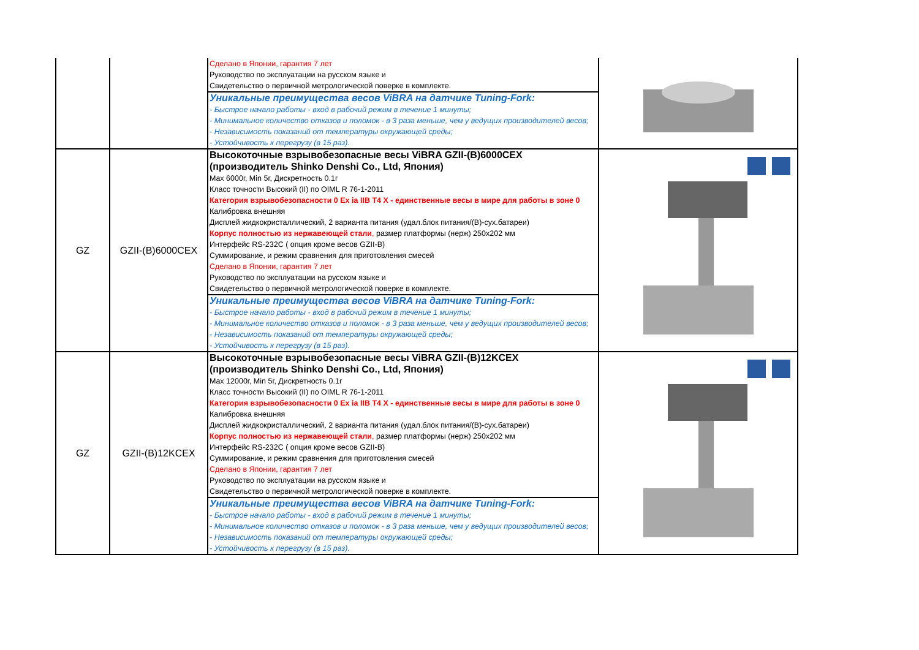| | | Сделано в Японии, гарантия 7 лет Руководство по эксплуатации на русском языке и Свидетельство о первичной метрологической поверке в комплекте. Уникальные преимущества весов ViBRA на датчике Tuning-Fork: - Быстрое начало работы - вход в рабочий режим в течение 1 минуты; - Минимальное количество отказов и поломок - в 3 раза меньше, чем у ведущих производителей весов; - Независимость показаний от температуры окружающей среды; - Устойчивость к перегрузу (в 15 раз). | |
| GZ | GZII-(B)6000CEX | Высокоточные взрывобезопасные весы ViBRA GZII-(B)6000CEX (производитель Shinko Denshi Co., Ltd, Япония) Max 6000г, Min 5г, Дискретность 0.1г Класс точности Высокий (II) по OIML R 76-1-2011 Категория взрывобезопасности 0 Ex ia IIB T4 X - единственные весы в мире для работы в зоне 0 Калибровка внешняя Дисплей жидкокристаллический, 2 варианта питания (удал.блок питания/(B)-сух.батареи) Корпус полностью из нержавеющей стали , размер платформы (нерж) 250х202 мм Интерфейс RS-232C ( опция кроме весов GZII-B) Суммирование, и режим сравнения для приготовления смесей Сделано в Японии, гарантия 7 лет Руководство по эксплуатации на русском языке и Свидетельство о первичной метрологической поверке в комплекте. Уникальные преимущества весов ViBRA на датчике Tuning-Fork: - Быстрое начало работы - вход в рабочий режим в течение 1 минуты; - Минимальное количество отказов и поломок - в 3 раза меньше, чем у ведущих производителей весов; - Независимость показаний от температуры окружающей среды; - Устойчивость к перегрузу (в 15 раз). | |
| GZ | GZII-(B)12KCEX | Высокоточные взрывобезопасные весы ViBRA GZII-(B)12KCEX (производитель Shinko Denshi Co., Ltd, Япония) Max 12000г, Min 5г, Дискретность 0.1г Класс точности Высокий (II) по OIML R 76-1-2011 Категория взрывобезопасности 0 Ex ia IIB T4 X - единственные весы в мире для работы в зоне 0 Калибровка внешняя Дисплей жидкокристаллический, 2 варианта питания (удал.блок питания/(B)-сух.батареи) Корпус полностью из нержавеющей стали , размер платформы (нерж) 250х202 мм Интерфейс RS-232C ( опция кроме весов GZII-B) Суммирование, и режим сравнения для приготовления смесей Сделано в Японии, гарантия 7 лет Руководство по эксплуатации на русском языке и Свидетельство о первичной метрологической поверке в комплекте. Уникальные преимущества весов ViBRA на датчике Tuning-Fork: - Быстрое начало работы - вход в рабочий режим в течение 1 минуты; - Минимальное количество отказов и поломок - в 3 раза меньше, чем у ведущих производителей весов; - Независимость показаний от температуры окружающей среды; - Устойчивость к перегрузу (в 15 раз). | |